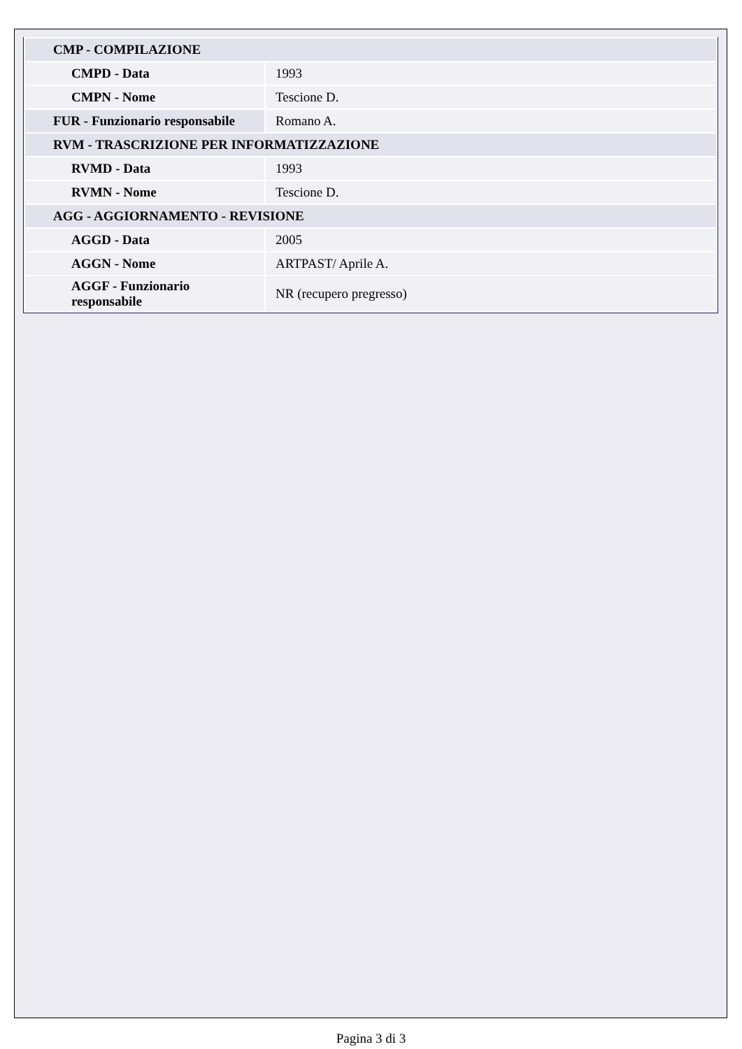| CMP - COMPILAZIONE | |
| CMPD - Data | 1993 |
| CMPN - Nome | Tescione D. |
| FUR - Funzionario responsabile | Romano A. |
| RVM - TRASCRIZIONE PER INFORMATIZZAZIONE | |
| RVMD - Data | 1993 |
| RVMN - Nome | Tescione D. |
| AGG - AGGIORNAMENTO - REVISIONE | |
| AGGD - Data | 2005 |
| AGGN - Nome | ARTPAST/ Aprile A. |
| AGGF - Funzionario responsabile | NR (recupero pregresso) |
Pagina 3 di 3